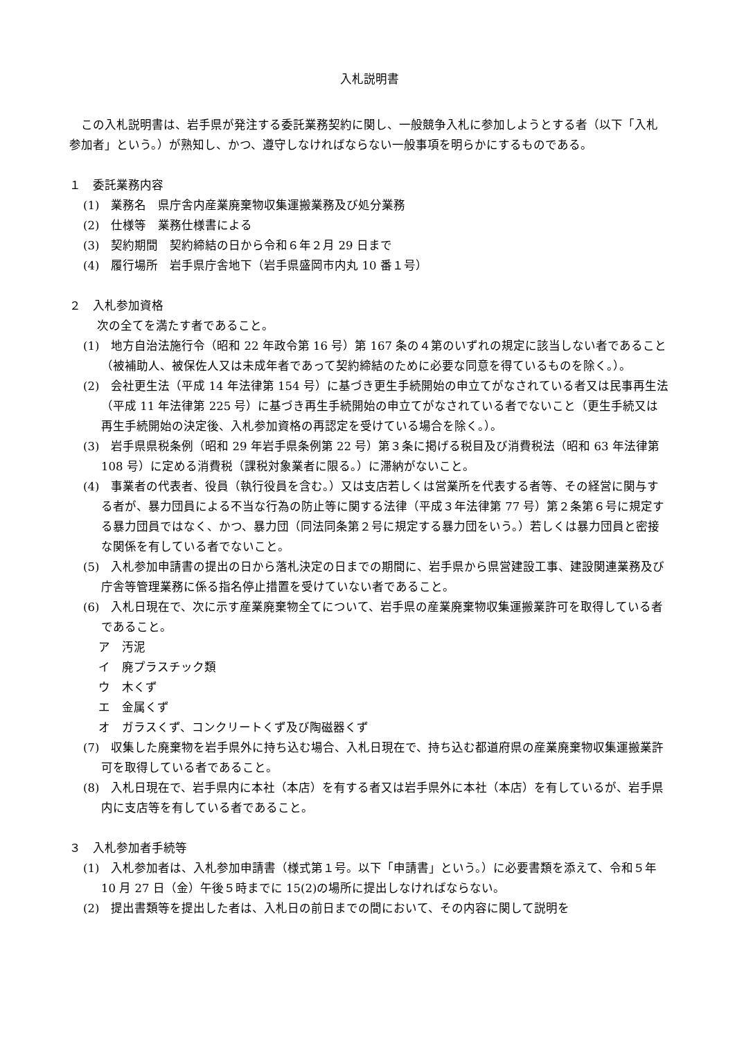入札説明書
この入札説明書は、岩手県が発注する委託業務契約に関し、一般競争入札に参加しようとする者（以下「入札参加者」という。）が熟知し、かつ、遵守しなければならない一般事項を明らかにするものである。
１　委託業務内容
(1)　業務名　県庁舎内産業廃棄物収集運搬業務及び処分業務
(2)　仕様等　業務仕様書による
(3)　契約期間　契約締結の日から令和６年２月 29 日まで
(4)　履行場所　岩手県庁舎地下（岩手県盛岡市内丸 10 番１号）
２　入札参加資格
次の全てを満たす者であること。
(1)　地方自治法施行令（昭和 22 年政令第 16 号）第 167 条の４第のいずれの規定に該当しない者であること（被補助人、被保佐人又は未成年者であって契約締結のために必要な同意を得ているものを除く。）。
(2)　会社更生法（平成 14 年法律第 154 号）に基づき更生手続開始の申立てがなされている者又は民事再生法（平成 11 年法律第 225 号）に基づき再生手続開始の申立てがなされている者でないこと（更生手続又は再生手続開始の決定後、入札参加資格の再認定を受けている場合を除く。）。
(3)　岩手県県税条例（昭和 29 年岩手県条例第 22 号）第３条に掲げる税目及び消費税法（昭和 63 年法律第 108 号）に定める消費税（課税対象業者に限る。）に滞納がないこと。
(4)　事業者の代表者、役員（執行役員を含む。）又は支店若しくは営業所を代表する者等、その経営に関与する者が、暴力団員による不当な行為の防止等に関する法律（平成３年法律第 77 号）第２条第６号に規定する暴力団員ではなく、かつ、暴力団（同法同条第２号に規定する暴力団をいう。）若しくは暴力団員と密接な関係を有している者でないこと。
(5)　入札参加申請書の提出の日から落札決定の日までの期間に、岩手県から県営建設工事、建設関連業務及び庁舎等管理業務に係る指名停止措置を受けていない者であること。
(6)　入札日現在で、次に示す産業廃棄物全てについて、岩手県の産業廃棄物収集運搬業許可を取得している者であること。
ア　汚泥
イ　廃プラスチック類
ウ　木くず
エ　金属くず
オ　ガラスくず、コンクリートくず及び陶磁器くず
(7)　収集した廃棄物を岩手県外に持ち込む場合、入札日現在で、持ち込む都道府県の産業廃棄物収集運搬業許可を取得している者であること。
(8)　入札日現在で、岩手県内に本社（本店）を有する者又は岩手県外に本社（本店）を有しているが、岩手県内に支店等を有している者であること。
３　入札参加者手続等
(1)　入札参加者は、入札参加申請書（様式第１号。以下「申請書」という。）に必要書類を添えて、令和５年 10 月 27 日（金）午後５時までに 15(2)の場所に提出しなければならない。
(2)　提出書類等を提出した者は、入札日の前日までの間において、その内容に関して説明を